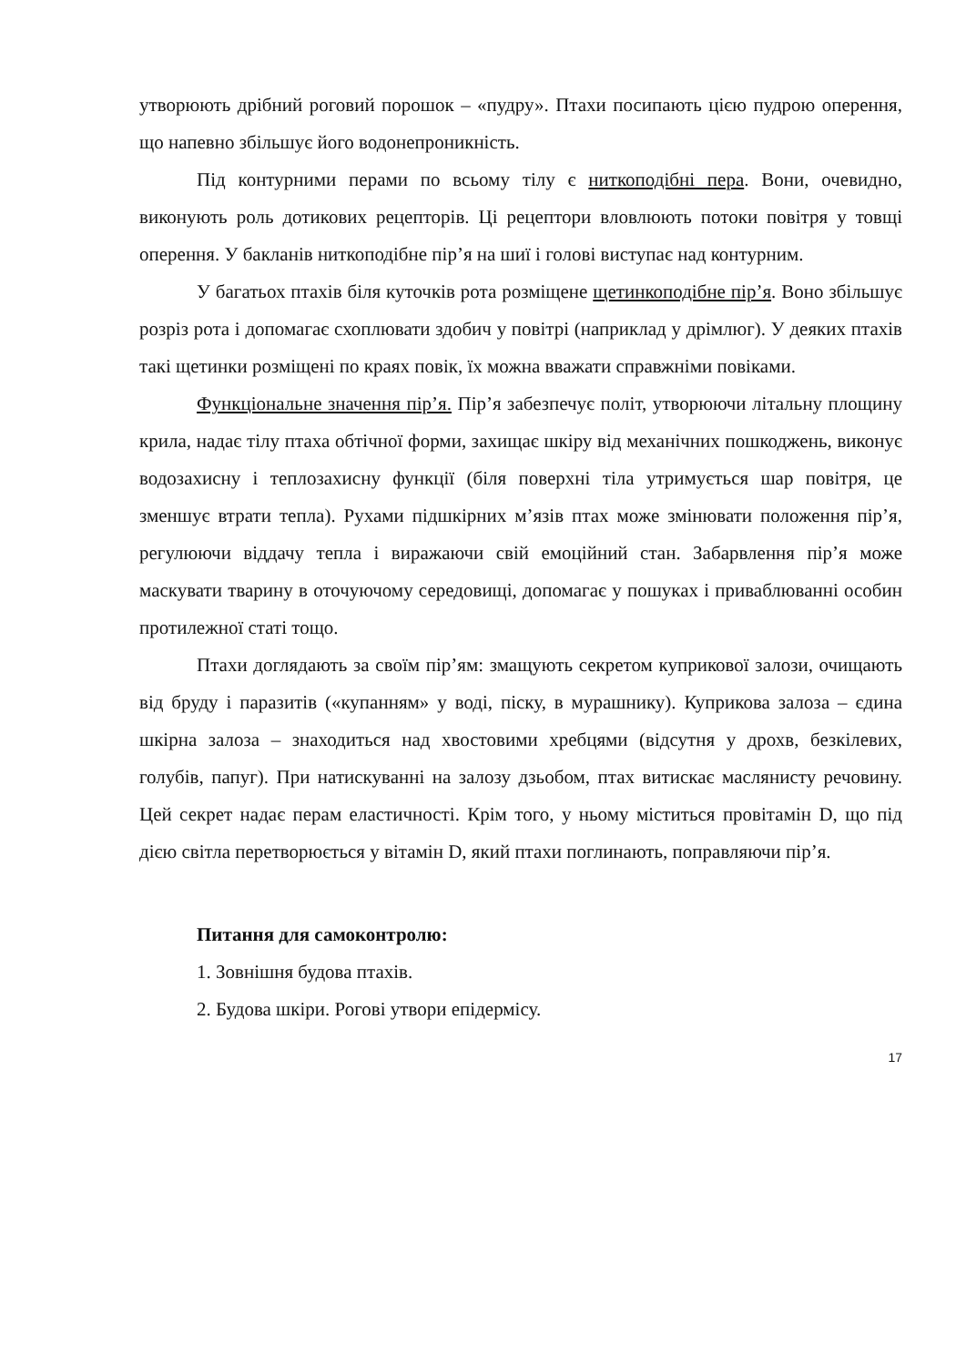утворюють дрібний роговий порошок – «пудру». Птахи посипають цією пудрою оперення, що напевно збільшує його водонепроникність.
Під контурними перами по всьому тілу є ниткоподібні пера. Вони, очевидно, виконують роль дотикових рецепторів. Ці рецептори вловлюють потоки повітря у товщі оперення. У бакланів ниткоподібне пір’я на шиї і голові виступає над контурним.
У багатьох птахів біля куточків рота розміщене щетинкоподібне пір’я. Воно збільшує розріз рота і допомагає схоплювати здобич у повітрі (наприклад у дрімлюг). У деяких птахів такі щетинки розміщені по краях повік, їх можна вважати справжніми повіками.
Функціональне значення пір’я. Пір’я забезпечує політ, утворюючи літальну площину крила, надає тілу птаха обтічної форми, захищає шкіру від механічних пошкоджень, виконує водозахисну і теплозахисну функції (біля поверхні тіла утримується шар повітря, це зменшує втрати тепла). Рухами підшкірних м’язів птах може змінювати положення пір’я, регулюючи віддачу тепла і виражаючи свій емоційний стан. Забарвлення пір’я може маскувати тварину в оточуючому середовищі, допомагає у пошуках і приваблюванні особин протилежної статі тощо.
Птахи доглядають за своїм пір’ям: змащують секретом куприкової залози, очищають від бруду і паразитів («купанням» у воді, піску, в мурашнику). Куприкова залоза – єдина шкірна залоза – знаходиться над хвостовими хребцями (відсутня у дрохв, безкілевих, голубів, папуг). При натискуванні на залозу дзьобом, птах витискає маслянисту речовину. Цей секрет надає перам еластичності. Крім того, у ньому міститься провітамін D, що під дією світла перетворюється у вітамін D, який птахи поглинають, поправляючи пір’я.
Питання для самоконтролю:
1. Зовнішня будова птахів.
2. Будова шкіри. Рогові утвори епідермісу.
17